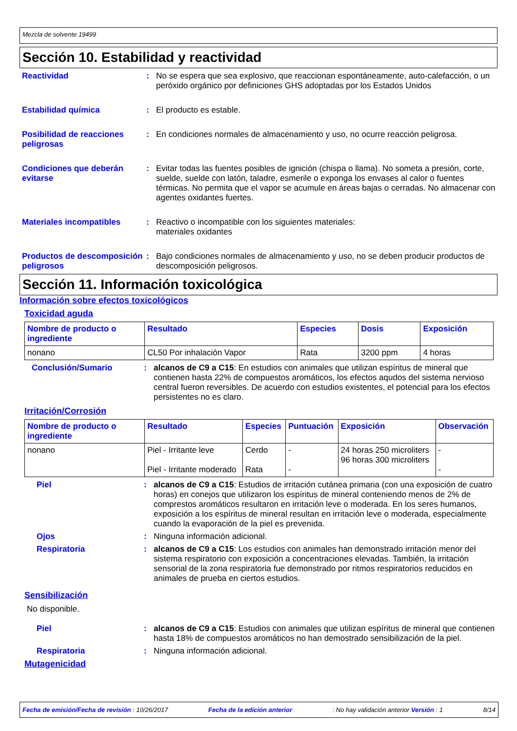Mezcla de solvente 19499
Sección 10. Estabilidad y reactividad
Reactividad :
No se espera que sea explosivo, que reaccionan espontáneamente, auto-calefacción, o un peróxido orgánico por definiciones GHS adoptadas por los Estados Unidos
Estabilidad química :
El producto es estable.
Posibilidad de reacciones peligrosas
:
En condiciones normales de almacenamiento y uso, no ocurre reacción peligrosa.
Condiciones que deberán evitarse
:
Evitar todas las fuentes posibles de ignición (chispa o llama). No someta a presión, corte, suelde, suelde con latón, taladre, esmerile o exponga los envases al calor o fuentes térmicas. No permita que el vapor se acumule en áreas bajas o cerradas. No almacenar con agentes oxidantes fuertes.
Materiales incompatibles :
Reactivo o incompatible con los siguientes materiales:
materiales oxidantes
Productos de descomposición peligrosos
:
Bajo condiciones normales de almacenamiento y uso, no se deben producir productos de descomposición peligrosos.
Sección 11. Información toxicológica
Información sobre efectos toxicológicos
Toxicidad aguda
| Nombre de producto o ingrediente | Resultado | Especies | Dosis | Exposición |
| --- | --- | --- | --- | --- |
| nonano | CL50 Por inhalación Vapor | Rata | 3200 ppm | 4 horas |
Conclusión/Sumario :
alcanos de C9 a C15: En estudios con animales que utilizan espíritus de mineral que contienen hasta 22% de compuestos aromáticos, los efectos aqudos del sistema nervioso central fueron reversibles. De acuerdo con estudios existentes, el potencial para los efectos persistentes no es claro.
Irritación/Corrosión
| Nombre de producto o ingrediente | Resultado | Especies | Puntuación | Exposición | Observación |
| --- | --- | --- | --- | --- | --- |
| nonano | Piel - Irritante leve Piel - Irritante moderado | Cerdo Rata | - - | 24 horas 250 microliters 96 horas 300 microliters | - - |
Piel :
alcanos de C9 a C15: Estudios de irritación cutánea primaria (con una exposición de cuatro horas) en conejos que utilizaron los espíritus de mineral conteniendo menos de 2% de comprestos aromáticos resultaron en irritación leve o moderada. En los seres humanos, exposición a los espíritus de mineral resultan en irritación leve o moderada, especialmente cuando la evaporación de la piel es prevenida.
Ojos :
Ninguna información adicional.
Respiratoria :
alcanos de C9 a C15: Los estudios con animales han demonstrado irritación menor del sistema respiratorio con exposición a concentraciones elevadas. También, la irritación sensorial de la zona respiratoria fue demonstrado por ritmos respiratorios reducidos en animales de prueba en ciertos estudios.
Sensibilización
No disponible.
Piel :
alcanos de C9 a C15: Estudios con animales que utilizan espíritus de mineral que contienen hasta 18% de compuestos aromáticos no han demostrado sensibilización de la piel.
Respiratoria :
Ninguna información adicional.
Mutagenicidad
Fecha de emisión/Fecha de revisión : 10/26/2017 Fecha de la edición anterior: No hay validación anterior Versión : 1 8/14